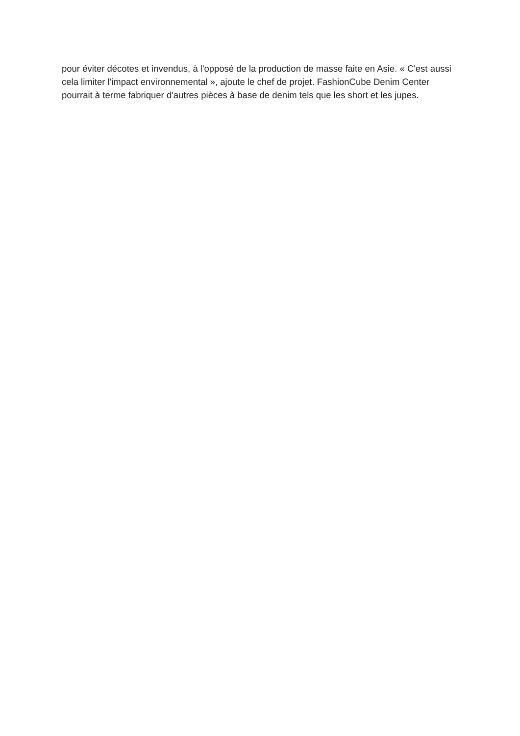pour éviter décotes et invendus, à l'opposé de la production de masse faite en Asie. « C'est aussi cela limiter l'impact environnemental », ajoute le chef de projet. FashionCube Denim Center pourrait à terme fabriquer d'autres pièces à base de denim tels que les short et les jupes.